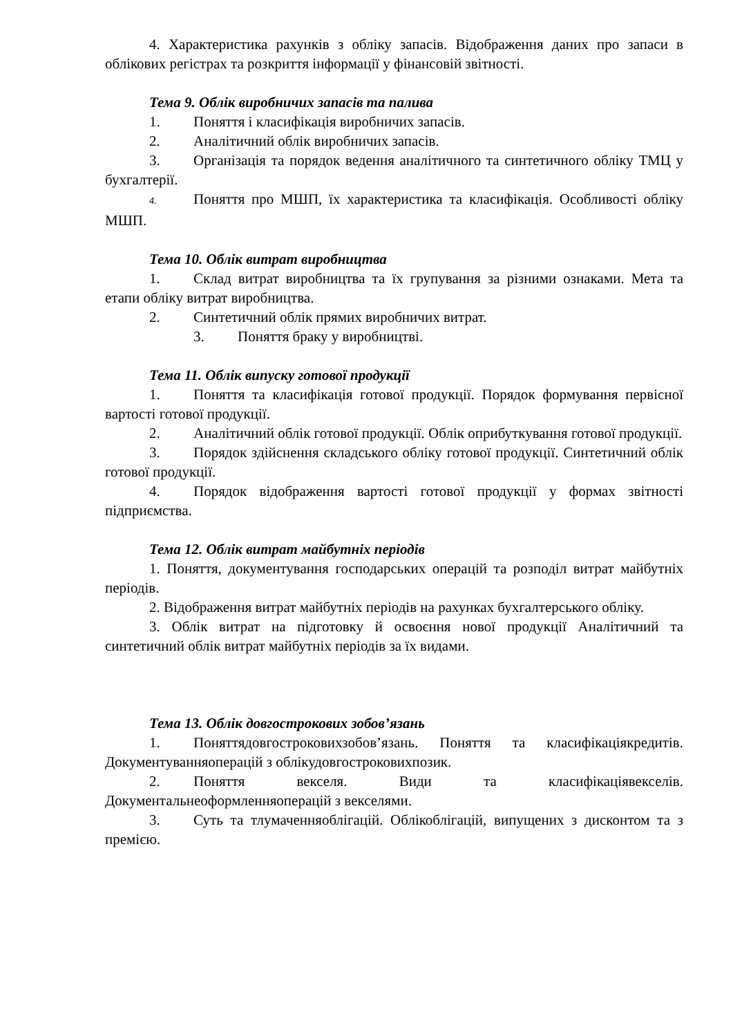4. Характеристика рахунків з обліку запасів. Відображення даних про запаси в облікових регістрах та розкриття інформації у фінансовій звітності.
Тема 9. Облік виробничих запасів та палива
1. Поняття і класифікація виробничих запасів.
2. Аналітичний облік виробничих запасів.
3. Організація та порядок ведення аналітичного та синтетичного обліку ТМЦ у бухгалтерії.
4. Поняття про МШП, їх характеристика та класифікація. Особливості обліку МШП.
Тема 10. Облік витрат виробництва
1. Склад витрат виробництва та їх групування за різними ознаками. Мета та етапи обліку витрат виробництва.
2. Синтетичний облік прямих виробничих витрат.
3. Поняття браку у виробництві.
Тема 11. Облік випуску готової продукції
1. Поняття та класифікація готової продукції. Порядок формування первісної вартості готової продукції.
2. Аналітичний облік готової продукції. Облік оприбуткування готової продукції.
3. Порядок здійснення складського обліку готової продукції. Синтетичний облік готової продукції.
4. Порядок відображення вартості готової продукції у формах звітності підприємства.
Тема 12. Облік витрат майбутніх періодів
1. Поняття, документування господарських операцій та розподіл витрат майбутніх періодів.
2. Відображення витрат майбутніх періодів на рахунках бухгалтерського обліку.
3. Облік витрат на підготовку й освоєння нової продукції Аналітичний та синтетичний облік витрат майбутніх періодів за їх видами.
Тема 13. Облік довгострокових зобов’язань
1. Поняттядовгостроковихзобов’язань. Поняття та класифікаціякредитів. Документуванняоперацій з облікудовгостроковихпозик.
2. Поняття векселя. Види та класифікаціявекселів. Документальнеоформленняоперацій з векселями.
3. Суть та тлумаченняоблігацій. Облікоблігацій, випущених з дисконтом та з премією.